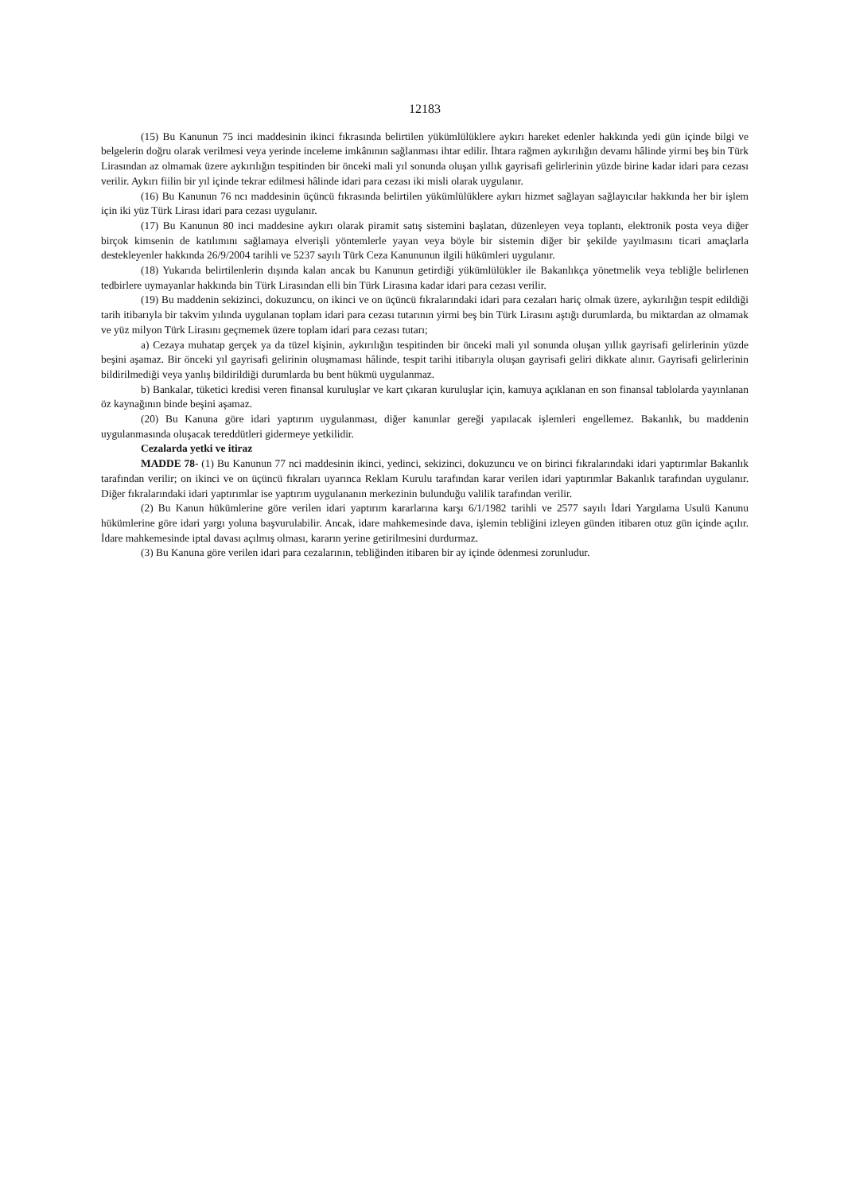12183
(15) Bu Kanunun 75 inci maddesinin ikinci fıkrasında belirtilen yükümlülüklere aykırı hareket edenler hakkında yedi gün içinde bilgi ve belgelerin doğru olarak verilmesi veya yerinde inceleme imkânının sağlanması ihtar edilir. İhtara rağmen aykırılığın devamı hâlinde yirmi beş bin Türk Lirasından az olmamak üzere aykırılığın tespitinden bir önceki mali yıl sonunda oluşan yıllık gayrisafi gelirlerinin yüzde birine kadar idari para cezası verilir. Aykırı fiilin bir yıl içinde tekrar edilmesi hâlinde idari para cezası iki misli olarak uygulanır.
(16) Bu Kanunun 76 ncı maddesinin üçüncü fıkrasında belirtilen yükümlülüklere aykırı hizmet sağlayan sağlayıcılar hakkında her bir işlem için iki yüz Türk Lirası idari para cezası uygulanır.
(17) Bu Kanunun 80 inci maddesine aykırı olarak piramit satış sistemini başlatan, düzenleyen veya toplantı, elektronik posta veya diğer birçok kimsenin de katılımını sağlamaya elverişli yöntemlerle yayan veya böyle bir sistemin diğer bir şekilde yayılmasını ticari amaçlarla destekleyenler hakkında 26/9/2004 tarihli ve 5237 sayılı Türk Ceza Kanununun ilgili hükümleri uygulanır.
(18) Yukarıda belirtilenlerin dışında kalan ancak bu Kanunun getirdiği yükümlülükler ile Bakanlıkça yönetmelik veya tebliğle belirlenen tedbirlere uymayanlar hakkında bin Türk Lirasından elli bin Türk Lirasına kadar idari para cezası verilir.
(19) Bu maddenin sekizinci, dokuzuncu, on ikinci ve on üçüncü fıkralarındaki idari para cezaları hariç olmak üzere, aykırılığın tespit edildiği tarih itibarıyla bir takvim yılında uygulanan toplam idari para cezası tutarının yirmi beş bin Türk Lirasını aştığı durumlarda, bu miktardan az olmamak ve yüz milyon Türk Lirasını geçmemek üzere toplam idari para cezası tutarı;
a) Cezaya muhatap gerçek ya da tüzel kişinin, aykırılığın tespitinden bir önceki mali yıl sonunda oluşan yıllık gayrisafi gelirlerinin yüzde beşini aşamaz. Bir önceki yıl gayrisafi gelirinin oluşmaması hâlinde, tespit tarihi itibarıyla oluşan gayrisafi geliri dikkate alınır. Gayrisafi gelirlerinin bildirilmediği veya yanlış bildirildiği durumlarda bu bent hükmü uygulanmaz.
b) Bankalar, tüketici kredisi veren finansal kuruluşlar ve kart çıkaran kuruluşlar için, kamuya açıklanan en son finansal tablolarda yayınlanan öz kaynağının binde beşini aşamaz.
(20) Bu Kanuna göre idari yaptırım uygulanması, diğer kanunlar gereği yapılacak işlemleri engellemez. Bakanlık, bu maddenin uygulanmasında oluşacak tereddütleri gidermeye yetkilidir.
Cezalarda yetki ve itiraz
MADDE 78- (1) Bu Kanunun 77 nci maddesinin ikinci, yedinci, sekizinci, dokuzuncu ve on birinci fıkralarındaki idari yaptırımlar Bakanlık tarafından verilir; on ikinci ve on üçüncü fıkraları uyarınca Reklam Kurulu tarafından karar verilen idari yaptırımlar Bakanlık tarafından uygulanır. Diğer fıkralarındaki idari yaptırımlar ise yaptırım uygulananın merkezinin bulunduğu valilik tarafından verilir.
(2) Bu Kanun hükümlerine göre verilen idari yaptırım kararlarına karşı 6/1/1982 tarihli ve 2577 sayılı İdari Yargılama Usulü Kanunu hükümlerine göre idari yargı yoluna başvurulabilir. Ancak, idare mahkemesinde dava, işlemin tebliğini izleyen günden itibaren otuz gün içinde açılır. İdare mahkemesinde iptal davası açılmış olması, kararın yerine getirilmesini durdurmaz.
(3) Bu Kanuna göre verilen idari para cezalarının, tebliğinden itibaren bir ay içinde ödenmesi zorunludur.